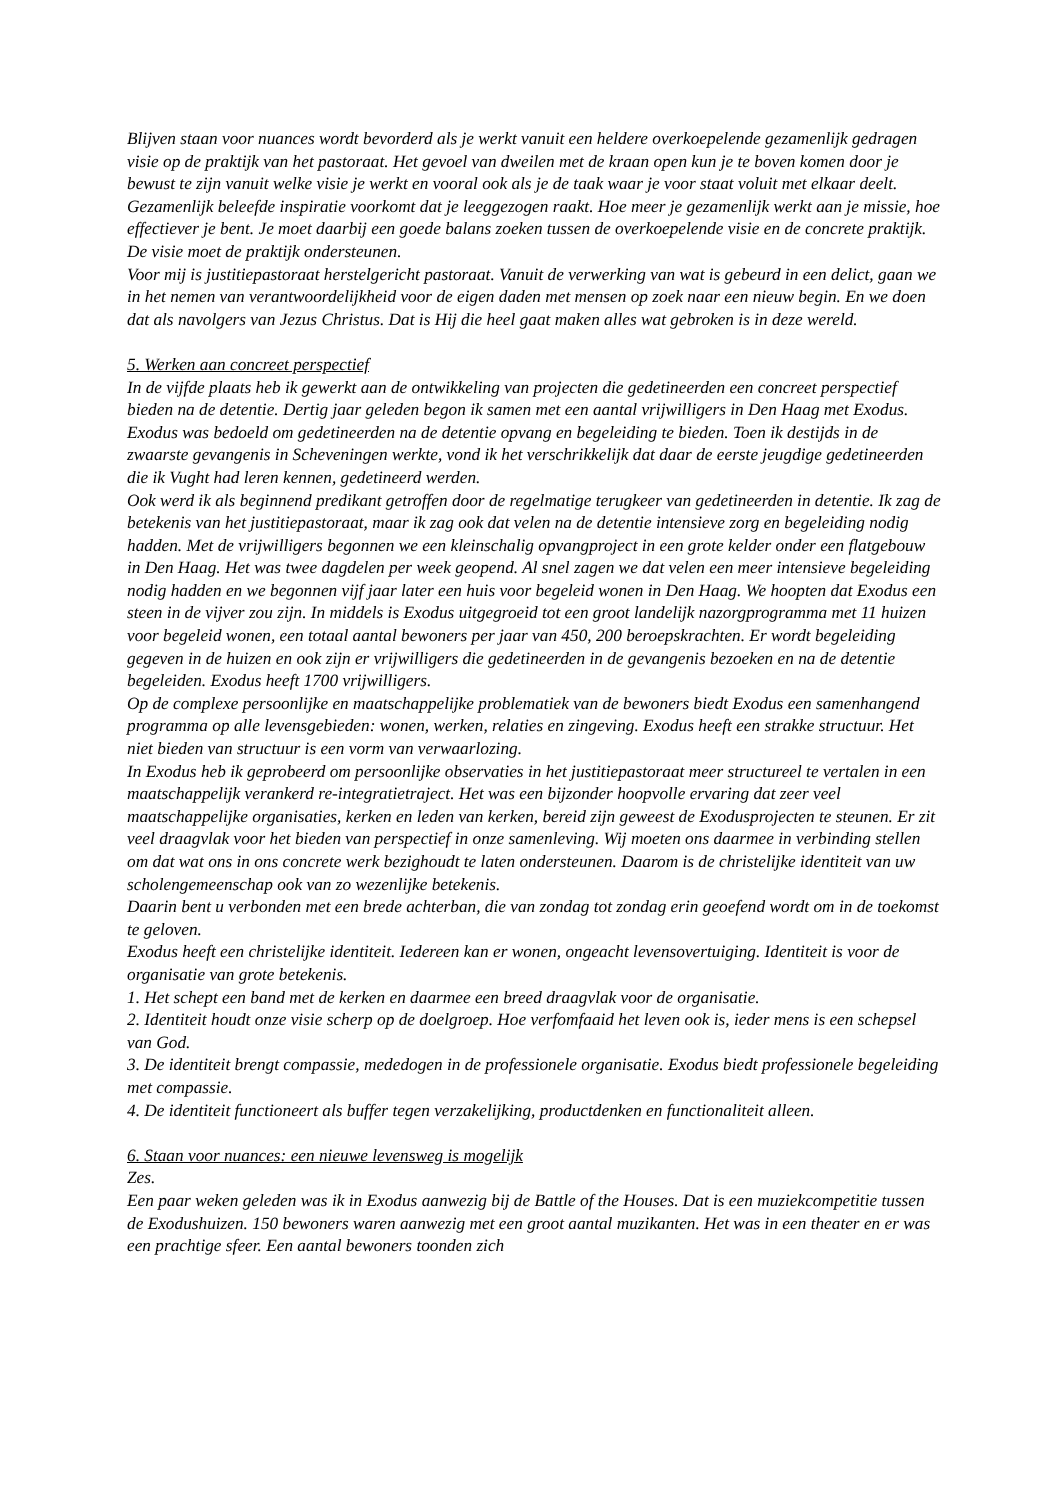Blijven staan voor nuances wordt bevorderd als je werkt vanuit een heldere overkoepelende gezamenlijk gedragen visie op de praktijk van het pastoraat. Het gevoel van dweilen met de kraan open kun je te boven komen door je bewust te zijn vanuit welke visie je werkt en vooral ook als je de taak waar je voor staat voluit met elkaar deelt. Gezamenlijk beleefde inspiratie voorkomt dat je leeggezogen raakt. Hoe meer je gezamenlijk werkt aan je missie, hoe effectiever je bent. Je moet daarbij een goede balans zoeken tussen de overkoepelende visie en de concrete praktijk. De visie moet de praktijk ondersteunen.
Voor mij is justitiepastoraat herstelgericht pastoraat. Vanuit de verwerking van wat is gebeurd in een delict, gaan we in het nemen van verantwoordelijkheid voor de eigen daden met mensen op zoek naar een nieuw begin. En we doen dat als navolgers van Jezus Christus. Dat is Hij die heel gaat maken alles wat gebroken is in deze wereld.
5. Werken aan concreet perspectief
In de vijfde plaats heb ik gewerkt aan de ontwikkeling van projecten die gedetineerden een concreet perspectief bieden na de detentie. Dertig jaar geleden begon ik samen met een aantal vrijwilligers in Den Haag met Exodus. Exodus was bedoeld om gedetineerden na de detentie opvang en begeleiding te bieden. Toen ik destijds in de zwaarste gevangenis in Scheveningen werkte, vond ik het verschrikkelijk dat daar de eerste jeugdige gedetineerden die ik Vught had leren kennen, gedetineerd werden.
Ook werd ik als beginnend predikant getroffen door de regelmatige terugkeer van gedetineerden in detentie. Ik zag de betekenis van het justitiepastoraat, maar ik zag ook dat velen na de detentie intensieve zorg en begeleiding nodig hadden. Met de vrijwilligers begonnen we een kleinschalig opvangproject in een grote kelder onder een flatgebouw in Den Haag. Het was twee dagdelen per week geopend. Al snel zagen we dat velen een meer intensieve begeleiding nodig hadden en we begonnen vijf jaar later een huis voor begeleid wonen in Den Haag. We hoopten dat Exodus een steen in de vijver zou zijn. In middels is Exodus uitgegroeid tot een groot landelijk nazorgprogramma met 11 huizen voor begeleid wonen, een totaal aantal bewoners per jaar van 450, 200 beroepskrachten. Er wordt begeleiding gegeven in de huizen en ook zijn er vrijwilligers die gedetineerden in de gevangenis bezoeken en na de detentie begeleiden. Exodus heeft 1700 vrijwilligers.
Op de complexe persoonlijke en maatschappelijke problematiek van de bewoners biedt Exodus een samenhangend programma op alle levensgebieden: wonen, werken, relaties en zingeving. Exodus heeft een strakke structuur. Het niet bieden van structuur is een vorm van verwaarlozing.
In Exodus heb ik geprobeerd om persoonlijke observaties in het justitiepastoraat meer structureel te vertalen in een maatschappelijk verankerd re-integratietraject. Het was een bijzonder hoopvolle ervaring dat zeer veel maatschappelijke organisaties, kerken en leden van kerken, bereid zijn geweest de Exodusprojecten te steunen. Er zit veel draagvlak voor het bieden van perspectief in onze samenleving. Wij moeten ons daarmee in verbinding stellen om dat wat ons in ons concrete werk bezighoudt te laten ondersteunen. Daarom is de christelijke identiteit van uw scholengemeenschap ook van zo wezenlijke betekenis.
Daarin bent u verbonden met een brede achterban, die van zondag tot zondag erin geoefend wordt om in de toekomst te geloven.
Exodus heeft een christelijke identiteit. Iedereen kan er wonen, ongeacht levensovertuiging. Identiteit is voor de organisatie van grote betekenis.
1. Het schept een band met de kerken en daarmee een breed draagvlak voor de organisatie.
2. Identiteit houdt onze visie scherp op de doelgroep. Hoe verfomfaaid het leven ook is, ieder mens is een schepsel van God.
3. De identiteit brengt compassie, mededogen in de professionele organisatie. Exodus biedt professionele begeleiding met compassie.
4. De identiteit functioneert als buffer tegen verzakelijking, productdenken en functionaliteit alleen.
6. Staan voor nuances: een nieuwe levensweg is mogelijk
Zes.
Een paar weken geleden was ik in Exodus aanwezig bij de Battle of the Houses. Dat is een muziekcompetitie tussen de Exodushuizen. 150 bewoners waren aanwezig met een groot aantal muzikanten. Het was in een theater en er was een prachtige sfeer. Een aantal bewoners toonden zich